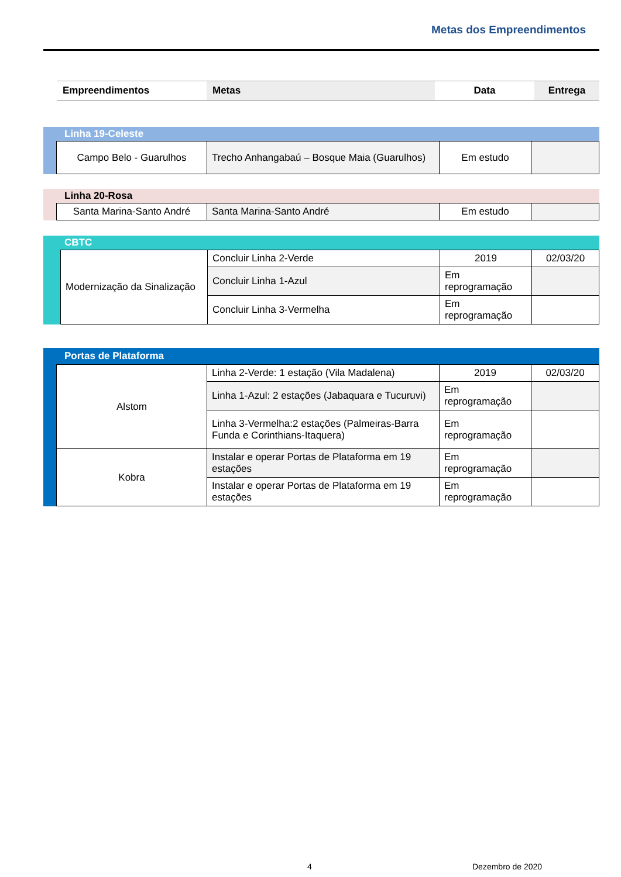Metas dos Empreendimentos
| Empreendimentos | Metas | Data | Entrega |
| --- | --- | --- | --- |
Linha 19-Celeste
| Campo Belo - Guarulhos | Trecho Anhangabaú – Bosque Maia (Guarulhos) | Em estudo | |
Linha 20-Rosa
| Santa Marina-Santo André | Santa Marina-Santo André | Em estudo | |
CBTC
| Modernização da Sinalização | Concluir Linha 2-Verde | 2019 | 02/03/20 |
| | Concluir Linha 1-Azul | Em reprogramação | |
| | Concluir Linha 3-Vermelha | Em reprogramação | |
Portas de Plataforma
| Alstom | Linha 2-Verde: 1 estação (Vila Madalena) | 2019 | 02/03/20 |
| | Linha 1-Azul: 2 estações (Jabaquara e Tucuruvi) | Em reprogramação | |
| | Linha 3-Vermelha:2 estações (Palmeiras-Barra Funda e Corinthians-Itaquera) | Em reprogramação | |
| Kobra | Instalar e operar Portas de Plataforma em 19 estações | Em reprogramação | |
| | Instalar e operar Portas de Plataforma em 19 estações | Em reprogramação | |
4 Dezembro de 2020